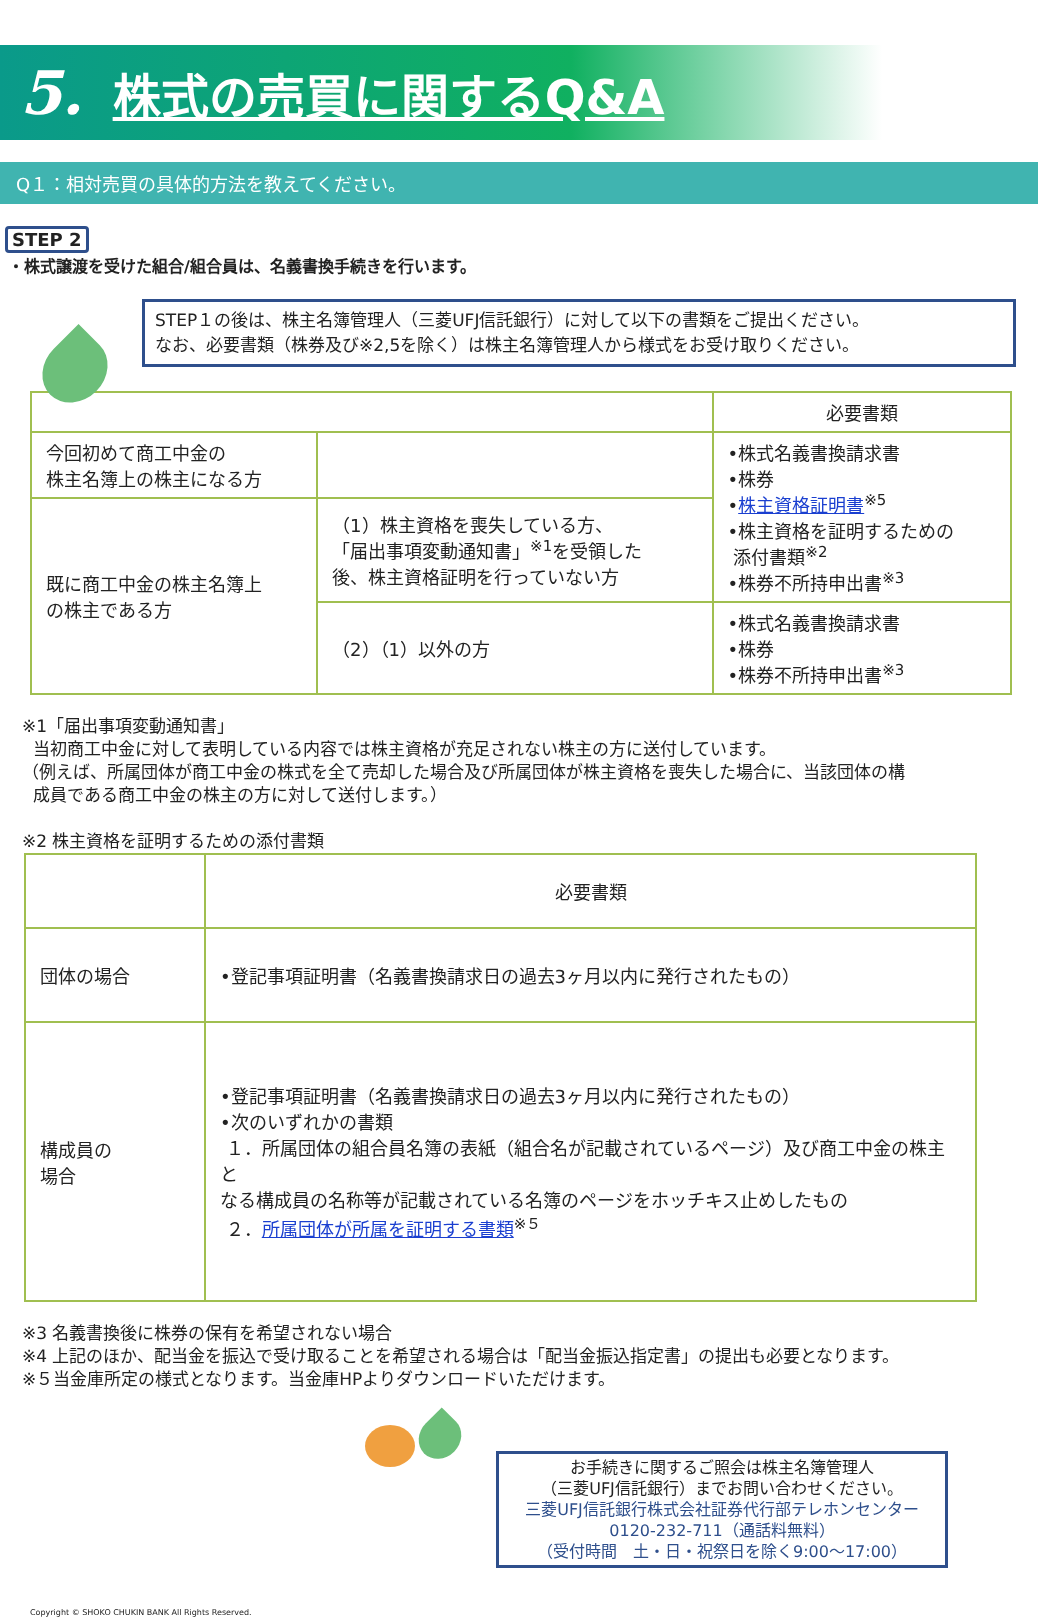5. 株式の売買に関するQ&A
Q１：相対売買の具体的方法を教えてください。
STEP 2
・株式譲渡を受けた組合/組合員は、名義書換手続きを行います。
STEP１の後は、株主名簿管理人（三菱UFJ信託銀行）に対して以下の書類をご提出ください。
なお、必要書類（株券及び※2,5を除く）は株主名簿管理人から様式をお受け取りください。
| | | 必要書類 |
| --- | --- | --- |
| 今回初めて商工中金の 株主名簿上の株主になる方 | | •株式名義書換請求書 •株券 • 株主資格証明書<sup>※5</sup> •株主資格を証明するための 添付書類<sup>※2</sup> •株券不所持申出書<sup>※3</sup> |
| 既に商工中金の株主名簿上 の株主である方 | （1）株主資格を喪失している方、 「届出事項変動通知書」<sup>※1</sup>を受領した 後、株主資格証明を行っていない方 | |
| | （2）（1）以外の方 | •株式名義書換請求書 •株券 •株券不所持申出書<sup>※3</sup> |
※1「届出事項変動通知書」
当初商工中金に対して表明している内容では株主資格が充足されない株主の方に送付しています。
（例えば、所属団体が商工中金の株式を全て売却した場合及び所属団体が株主資格を喪失した場合に、当該団体の構
成員である商工中金の株主の方に対して送付します。）
※2 株主資格を証明するための添付書類
| | 必要書類 |
| --- | --- |
| 団体の場合 | •登記事項証明書（名義書換請求日の過去3ヶ月以内に発行されたもの） |
| 構成員の 場合 | •登記事項証明書（名義書換請求日の過去3ヶ月以内に発行されたもの） •次のいずれかの書類 １．所属団体の組合員名簿の表紙（組合名が記載されているページ）及び商工中金の株主と なる構成員の名称等が記載されている名簿のページをホッチキス止めしたもの ２． 所属団体が所属を証明する書類<sup>※５</sup> |
※3 名義書換後に株券の保有を希望されない場合
※4 上記のほか、配当金を振込で受け取ることを希望される場合は「配当金振込指定書」の提出も必要となります。
※５当金庫所定の様式となります。当金庫HPよりダウンロードいただけます。
お手続きに関するご照会は株主名簿管理人
（三菱UFJ信託銀行）までお問い合わせください。
三菱UFJ信託銀行株式会社証券代行部テレホンセンター
0120-232-711（通話料無料）
（受付時間　土・日・祝祭日を除く9:00～17:00）
Copyright © SHOKO CHUKIN BANK All Rights Reserved.